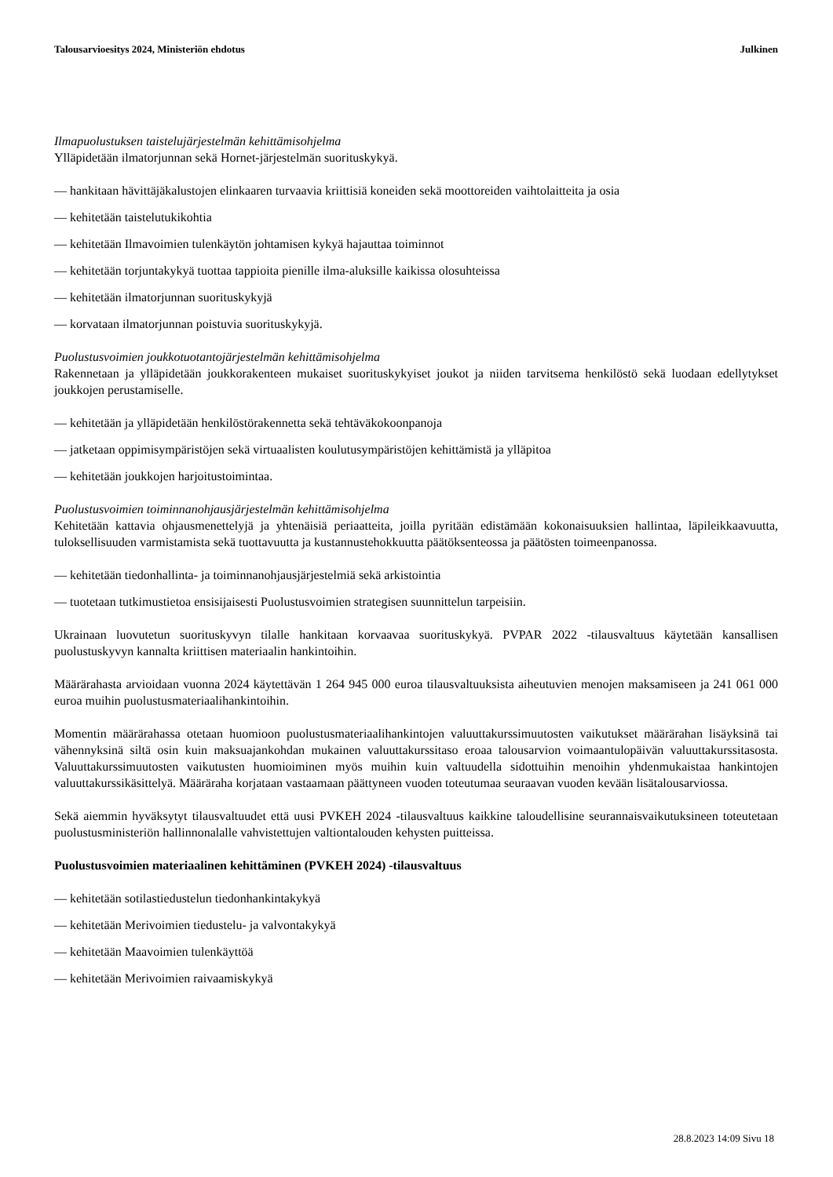Talousarvioesitys 2024, Ministeriön ehdotus Julkinen
Ilmapuolustuksen taistelujärjestelmän kehittämisohjelma
Ylläpidetään ilmatorjunnan sekä Hornet-järjestelmän suorituskykyä.
— hankitaan hävittäjäkalustojen elinkaaren turvaavia kriittisiä koneiden sekä moottoreiden vaihtolaitteita ja osia
— kehitetään taistelutukikohtia
— kehitetään Ilmavoimien tulenkäytön johtamisen kykyä hajauttaa toiminnot
— kehitetään torjuntakykyä tuottaa tappioita pienille ilma-aluksille kaikissa olosuhteissa
— kehitetään ilmatorjunnan suorituskykyjä
— korvataan ilmatorjunnan poistuvia suorituskykyjä.
Puolustusvoimien joukkotuotantojärjestelmän kehittämisohjelma
Rakennetaan ja ylläpidetään joukkorakenteen mukaiset suorituskykyiset joukot ja niiden tarvitsema henkilöstö sekä luodaan edellytykset joukkojen perustamiselle.
— kehitetään ja ylläpidetään henkilöstörakennetta sekä tehtäväkokoonpanoja
— jatketaan oppimisympäristöjen sekä virtuaalisten koulutusympäristöjen kehittämistä ja ylläpitoa
— kehitetään joukkojen harjoitustoimintaa.
Puolustusvoimien toiminnanohjausjärjestelmän kehittämisohjelma
Kehitetään kattavia ohjausmenettelyjä ja yhtenäisiä periaatteita, joilla pyritään edistämään kokonaisuuksien hallintaa, läpileikkaavuutta, tuloksellisuuden varmistamista sekä tuottavuutta ja kustannustehokkuutta päätöksenteossa ja päätösten toimeenpanossa.
— kehitetään tiedonhallinta- ja toiminnanohjausjärjestelmiä sekä arkistointia
— tuotetaan tutkimustietoa ensisijaisesti Puolustusvoimien strategisen suunnittelun tarpeisiin.
Ukrainaan luovutetun suorituskyvyn tilalle hankitaan korvaavaa suorituskykyä. PVPAR 2022 -tilausvaltuus käytetään kansallisen puolustuskyvyn kannalta kriittisen materiaalin hankintoihin.
Määrärahasta arvioidaan vuonna 2024 käytettävän 1 264 945 000 euroa tilausvaltuuksista aiheutuvien menojen maksamiseen ja 241 061 000 euroa muihin puolustusmateriaalihankintoihin.
Momentin määrärahassa otetaan huomioon puolustusmateriaalihankintojen valuuttakurssimuutosten vaikutukset määrärahan lisäyksinä tai vähennyksinä siltä osin kuin maksuajankohdan mukainen valuuttakurssitaso eroaa talousarvion voimaantulopäivän valuuttakurssitasosta. Valuuttakurssimuutosten vaikutusten huomioiminen myös muihin kuin valtuudella sidottuihin menoihin yhdenmukaistaa hankintojen valuuttakurssikäsittelyä. Määräraha korjataan vastaamaan päättyneen vuoden toteutumaa seuraavan vuoden kevään lisätalousarviossa.
Sekä aiemmin hyväksytyt tilausvaltuudet että uusi PVKEH 2024 -tilausvaltuus kaikkine taloudellisine seurannaisvaikutuksineen toteutetaan puolustusministeriön hallinnonalalle vahvistettujen valtiontalouden kehysten puitteissa.
Puolustusvoimien materiaalinen kehittäminen (PVKEH 2024) -tilausvaltuus
— kehitetään sotilastiedustelun tiedonhankintakykyä
— kehitetään Merivoimien tiedustelu- ja valvontakykyä
— kehitetään Maavoimien tulenkäyttöä
— kehitetään Merivoimien raivaamiskykyä
28.8.2023 14:09 Sivu 18